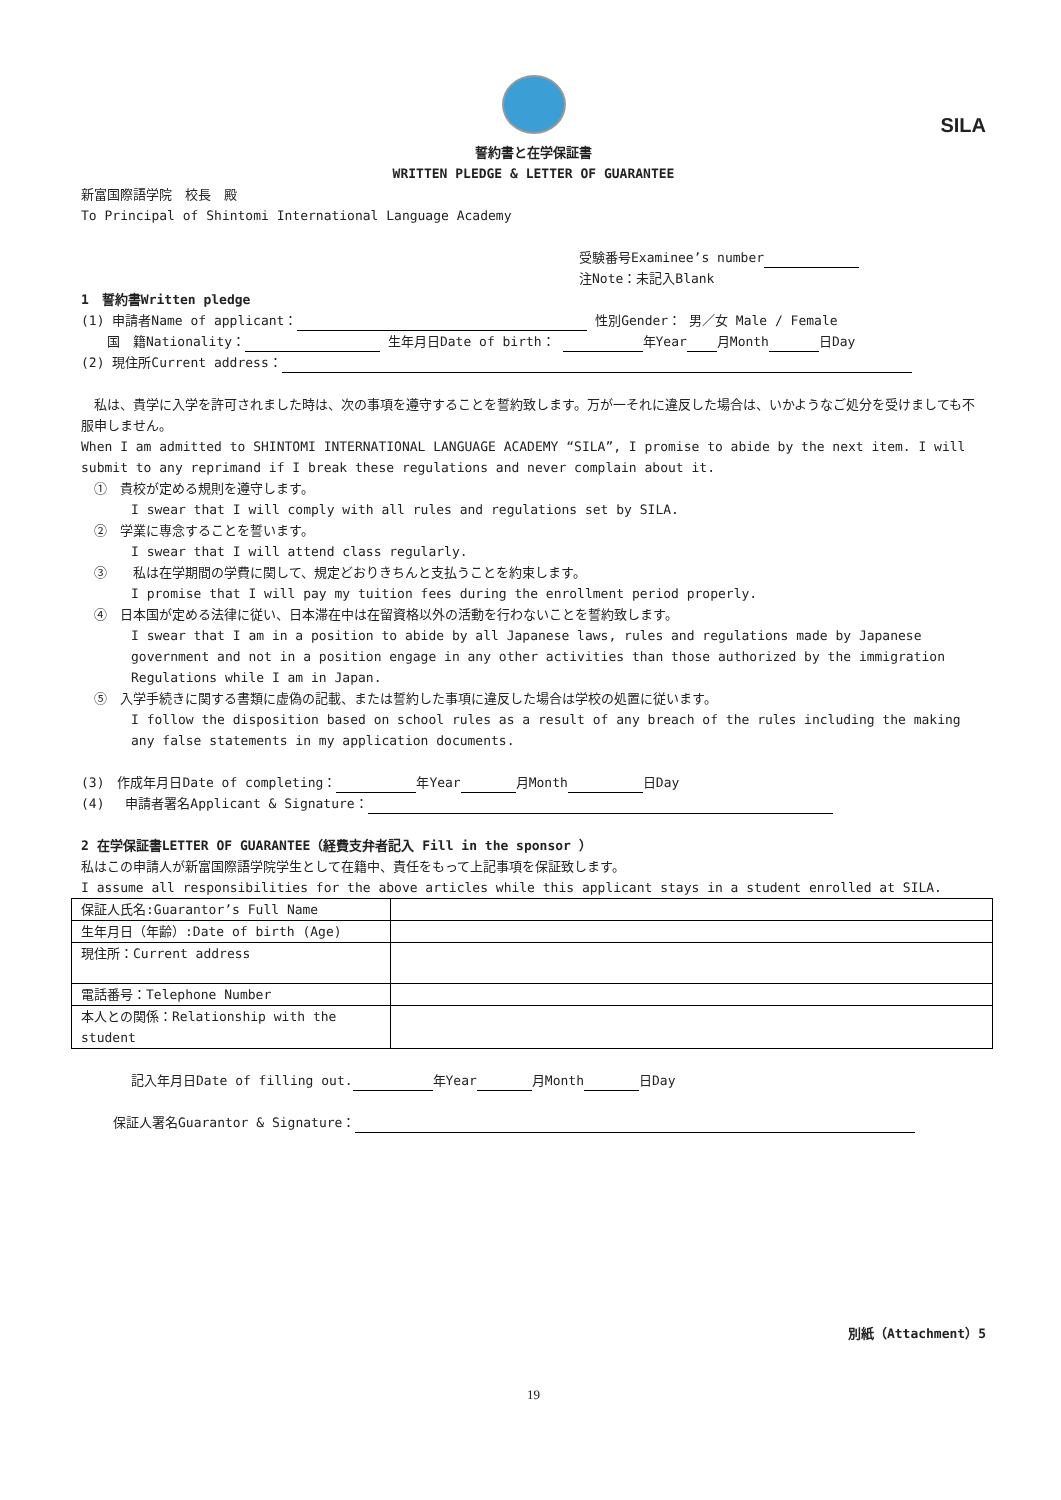SILA
誓約書と在学保証書
WRITTEN PLEDGE & LETTER OF GUARANTEE
新富国際語学院　校長　殿
To Principal of Shintomi International Language Academy
受験番号Examinee’s number
注Note：未記入Blank
1　誓約書Written pledge
(1) 申請者Name of applicant： 性別Gender： 男／女 Male / Female
　　国　籍Nationality： 生年月日Date of birth： 年Year 月Month 日Day
(2) 現住所Current address：
　私は、貴学に入学を許可されました時は、次の事項を遵守することを誓約致します。万が一それに違反した場合は、いかようなご処分を受けましても不服申しません。
When I am admitted to SHINTOMI INTERNATIONAL LANGUAGE ACADEMY “SILA”, I promise to abide by the next item. I will submit to any reprimand if I break these regulations and never complain about it.
　①　貴校が定める規則を遵守します。
I swear that I will comply with all rules and regulations set by SILA.
　②　学業に専念することを誓います。
I swear that I will attend class regularly.
　③　　私は在学期間の学費に関して、規定どおりきちんと支払うことを約束します。
I promise that I will pay my tuition fees during the enrollment period properly.
　④　日本国が定める法律に従い、日本滞在中は在留資格以外の活動を行わないことを誓約致します。
I swear that I am in a position to abide by all Japanese laws, rules and regulations made by Japanese government and not in a position engage in any other activities than those authorized by the immigration Regulations while I am in Japan.
　⑤　入学手続きに関する書類に虚偽の記載、または誓約した事項に違反した場合は学校の処置に従います。
I follow the disposition based on school rules as a result of any breach of the rules including the making any false statements in my application documents.
(3)　作成年月日Date of completing： 年Year 月Month 日Day
(4)　 申請者署名Applicant & Signature：
2 在学保証書LETTER OF GUARANTEE（経費支弁者記入 Fill in the sponsor ）
私はこの申請人が新富国際語学院学生として在籍中、責任をもって上記事項を保証致します。
I assume all responsibilities for the above articles while this applicant stays in a student enrolled at SILA.
| 保証人氏名:Guarantor’s Full Name | |
| 生年月日（年齢）:Date of birth (Age) | |
| 現住所：Current address | |
| 電話番号：Telephone Number | |
| 本人との関係：Relationship with the student | |
記入年月日Date of filling out. 年Year 月Month 日Day
保証人署名Guarantor & Signature：
別紙（Attachment）5
19